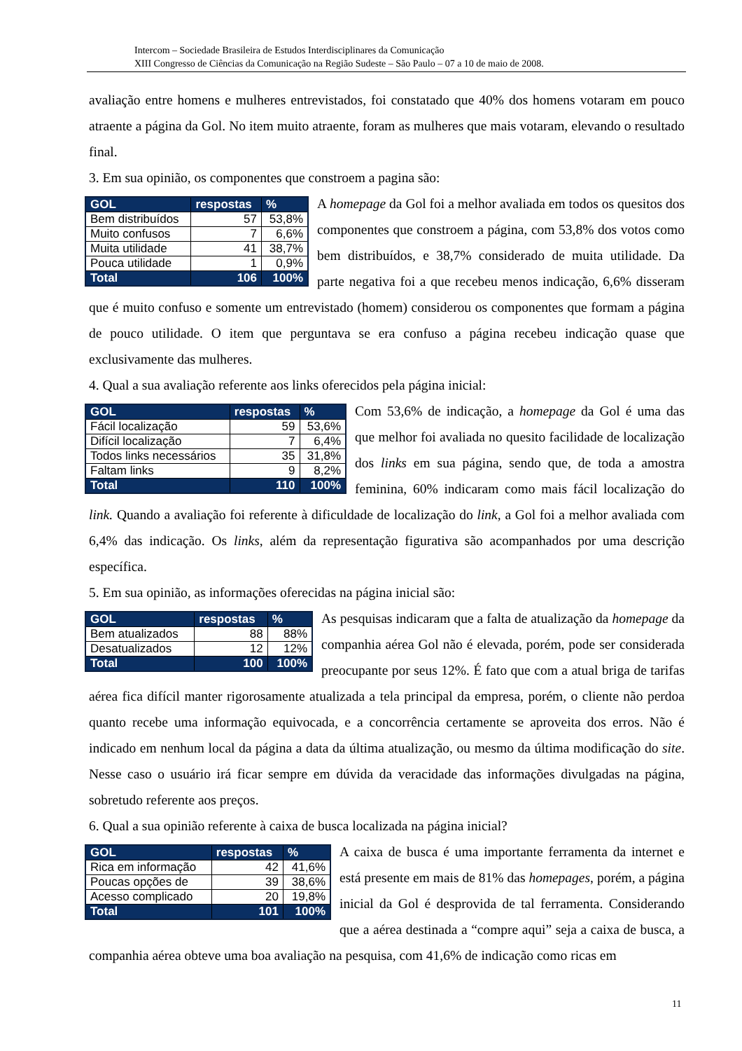Intercom – Sociedade Brasileira de Estudos Interdisciplinares da Comunicação
XIII Congresso de Ciências da Comunicação na Região Sudeste – São Paulo – 07 a 10 de maio de 2008.
avaliação entre homens e mulheres entrevistados, foi constatado que 40% dos homens votaram em pouco atraente a página da Gol. No item muito atraente, foram as mulheres que mais votaram, elevando o resultado final.
3. Em sua opinião, os componentes que constroem a pagina são:
| GOL | respostas | % |
| --- | --- | --- |
| Bem distribuídos | 57 | 53,8% |
| Muito confusos | 7 | 6,6% |
| Muita utilidade | 41 | 38,7% |
| Pouca utilidade | 1 | 0,9% |
| Total | 106 | 100% |
A homepage da Gol foi a melhor avaliada em todos os quesitos dos componentes que constroem a página, com 53,8% dos votos como bem distribuídos, e 38,7% considerado de muita utilidade. Da parte negativa foi a que recebeu menos indicação, 6,6% disseram que é muito confuso e somente um entrevistado (homem) considerou os componentes que formam a página de pouco utilidade. O item que perguntava se era confuso a página recebeu indicação quase que exclusivamente das mulheres.
4. Qual a sua avaliação referente aos links oferecidos pela página inicial:
| GOL | respostas | % |
| --- | --- | --- |
| Fácil localização | 59 | 53,6% |
| Difícil localização | 7 | 6,4% |
| Todos links necessários | 35 | 31,8% |
| Faltam links | 9 | 8,2% |
| Total | 110 | 100% |
Com 53,6% de indicação, a homepage da Gol é uma das que melhor foi avaliada no quesito facilidade de localização dos links em sua página, sendo que, de toda a amostra feminina, 60% indicaram como mais fácil localização do link. Quando a avaliação foi referente à dificuldade de localização do link, a Gol foi a melhor avaliada com 6,4% das indicação. Os links, além da representação figurativa são acompanhados por uma descrição específica.
5. Em sua opinião, as informações oferecidas na página inicial são:
| GOL | respostas | % |
| --- | --- | --- |
| Bem atualizados | 88 | 88% |
| Desatualizados | 12 | 12% |
| Total | 100 | 100% |
As pesquisas indicaram que a falta de atualização da homepage da companhia aérea Gol não é elevada, porém, pode ser considerada preocupante por seus 12%. É fato que com a atual briga de tarifas aérea fica difícil manter rigorosamente atualizada a tela principal da empresa, porém, o cliente não perdoa quanto recebe uma informação equivocada, e a concorrência certamente se aproveita dos erros. Não é indicado em nenhum local da página a data da última atualização, ou mesmo da última modificação do site. Nesse caso o usuário irá ficar sempre em dúvida da veracidade das informações divulgadas na página, sobretudo referente aos preços.
6. Qual a sua opinião referente à caixa de busca localizada na página inicial?
| GOL | respostas | % |
| --- | --- | --- |
| Rica em informação | 42 | 41,6% |
| Poucas opções de | 39 | 38,6% |
| Acesso complicado | 20 | 19,8% |
| Total | 101 | 100% |
A caixa de busca é uma importante ferramenta da internet e está presente em mais de 81% das homepages, porém, a página inicial da Gol é desprovida de tal ferramenta. Considerando que a aérea destinada a “compre aqui” seja a caixa de busca, a companhia aérea obteve uma boa avaliação na pesquisa, com 41,6% de indicação como ricas em
11